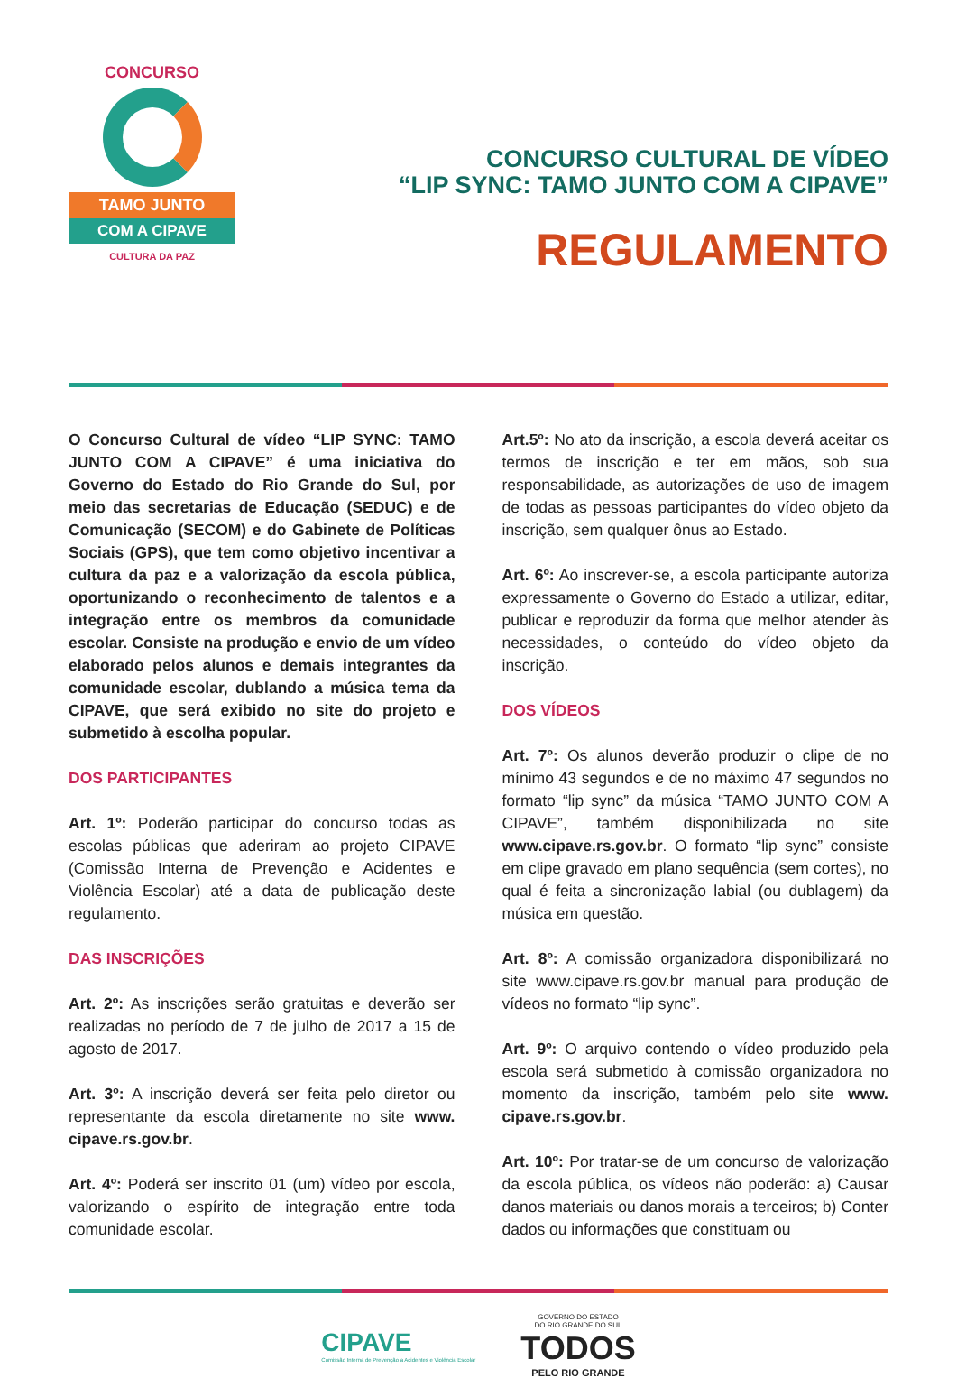CONCURSO
TAMO JUNTO
COM A CIPAVE
CULTURA DA PAZ
CONCURSO CULTURAL DE VÍDEO
“LIP SYNC: TAMO JUNTO COM A CIPAVE”
REGULAMENTO
O Concurso Cultural de vídeo “LIP SYNC: TAMO JUNTO COM A CIPAVE” é uma iniciativa do Governo do Estado do Rio Grande do Sul, por meio das secretarias de Educação (SEDUC) e de Comunicação (SECOM) e do Gabinete de Políticas Sociais (GPS), que tem como objetivo incentivar a cultura da paz e a valorização da escola pública, oportunizando o reconhecimento de talentos e a integração entre os membros da comunidade escolar. Consiste na produção e envio de um vídeo elaborado pelos alunos e demais integrantes da comunidade escolar, dublando a música tema da CIPAVE, que será exibido no site do projeto e submetido à escolha popular.
DOS PARTICIPANTES
Art. 1º: Poderão participar do concurso todas as escolas públicas que aderiram ao projeto CIPAVE (Comissão Interna de Prevenção e Acidentes e Violência Escolar) até a data de publicação deste regulamento.
DAS INSCRIÇÕES
Art. 2º: As inscrições serão gratuitas e deverão ser realizadas no período de 7 de julho de 2017 a 15 de agosto de 2017.
Art. 3º: A inscrição deverá ser feita pelo diretor ou representante da escola diretamente no site www. cipave.rs.gov.br.
Art. 4º: Poderá ser inscrito 01 (um) vídeo por escola, valorizando o espírito de integração entre toda comunidade escolar.
Art.5º: No ato da inscrição, a escola deverá aceitar os termos de inscrição e ter em mãos, sob sua responsabilidade, as autorizações de uso de imagem de todas as pessoas participantes do vídeo objeto da inscrição, sem qualquer ônus ao Estado.
Art. 6º: Ao inscrever-se, a escola participante autoriza expressamente o Governo do Estado a utilizar, editar, publicar e reproduzir da forma que melhor atender às necessidades, o conteúdo do vídeo objeto da inscrição.
DOS VÍDEOS
Art. 7º: Os alunos deverão produzir o clipe de no mínimo 43 segundos e de no máximo 47 segundos no formato “lip sync” da música “TAMO JUNTO COM A CIPAVE”, também disponibilizada no site www.cipave.rs.gov.br. O formato “lip sync” consiste em clipe gravado em plano sequência (sem cortes), no qual é feita a sincronização labial (ou dublagem) da música em questão.
Art. 8º: A comissão organizadora disponibilizará no site www.cipave.rs.gov.br manual para produção de vídeos no formato “lip sync”.
Art. 9º: O arquivo contendo o vídeo produzido pela escola será submetido à comissão organizadora no momento da inscrição, também pelo site www. cipave.rs.gov.br.
Art. 10º: Por tratar-se de um concurso de valorização da escola pública, os vídeos não poderão: a) Causar danos materiais ou danos morais a terceiros; b) Conter dados ou informações que constituam ou
CIPAVE
Comissão Interna de Prevenção a Acidentes e Violência Escolar
GOVERNO DO ESTADO
DO RIO GRANDE DO SUL
TODOS
PELO RIO GRANDE